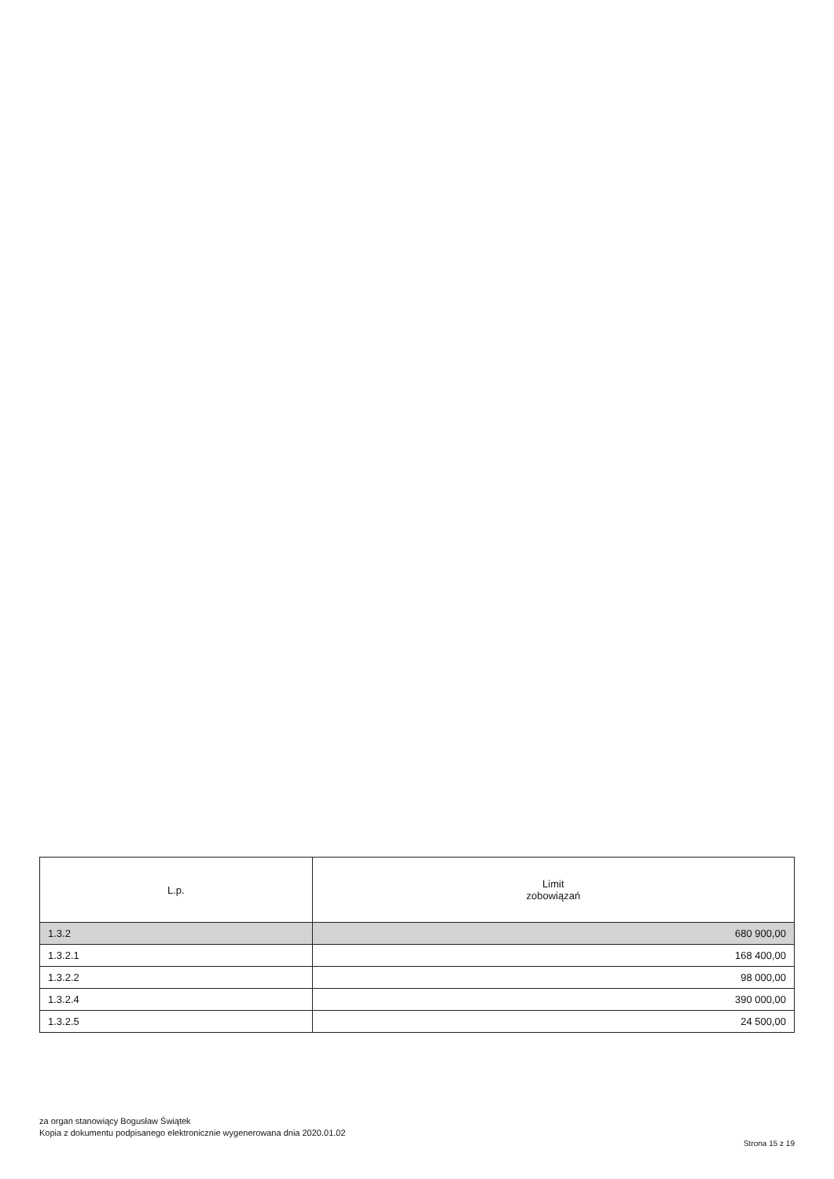| L.p. | Limit zobowiązań |
| --- | --- |
| 1.3.2 | 680 900,00 |
| 1.3.2.1 | 168 400,00 |
| 1.3.2.2 | 98 000,00 |
| 1.3.2.4 | 390 000,00 |
| 1.3.2.5 | 24 500,00 |
za organ stanowiący Bogusław Świątek
Kopia z dokumentu podpisanego elektronicznie wygenerowana dnia 2020.01.02
Strona 15 z 19